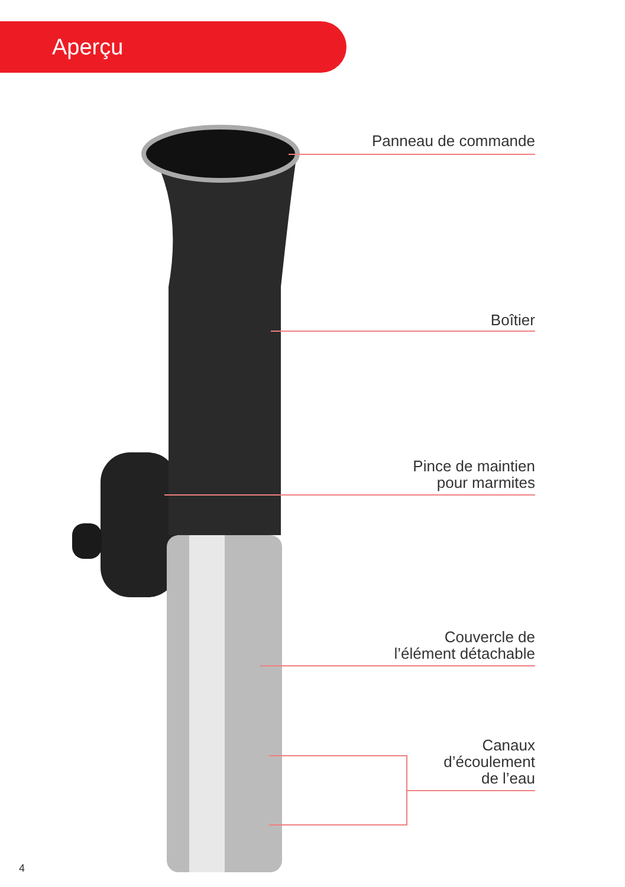Aperçu
Panneau de commande
Boîtier
Pince de maintien
pour marmites
Couvercle de
l’élément détachable
Canaux
d’écoulement
de l’eau
4